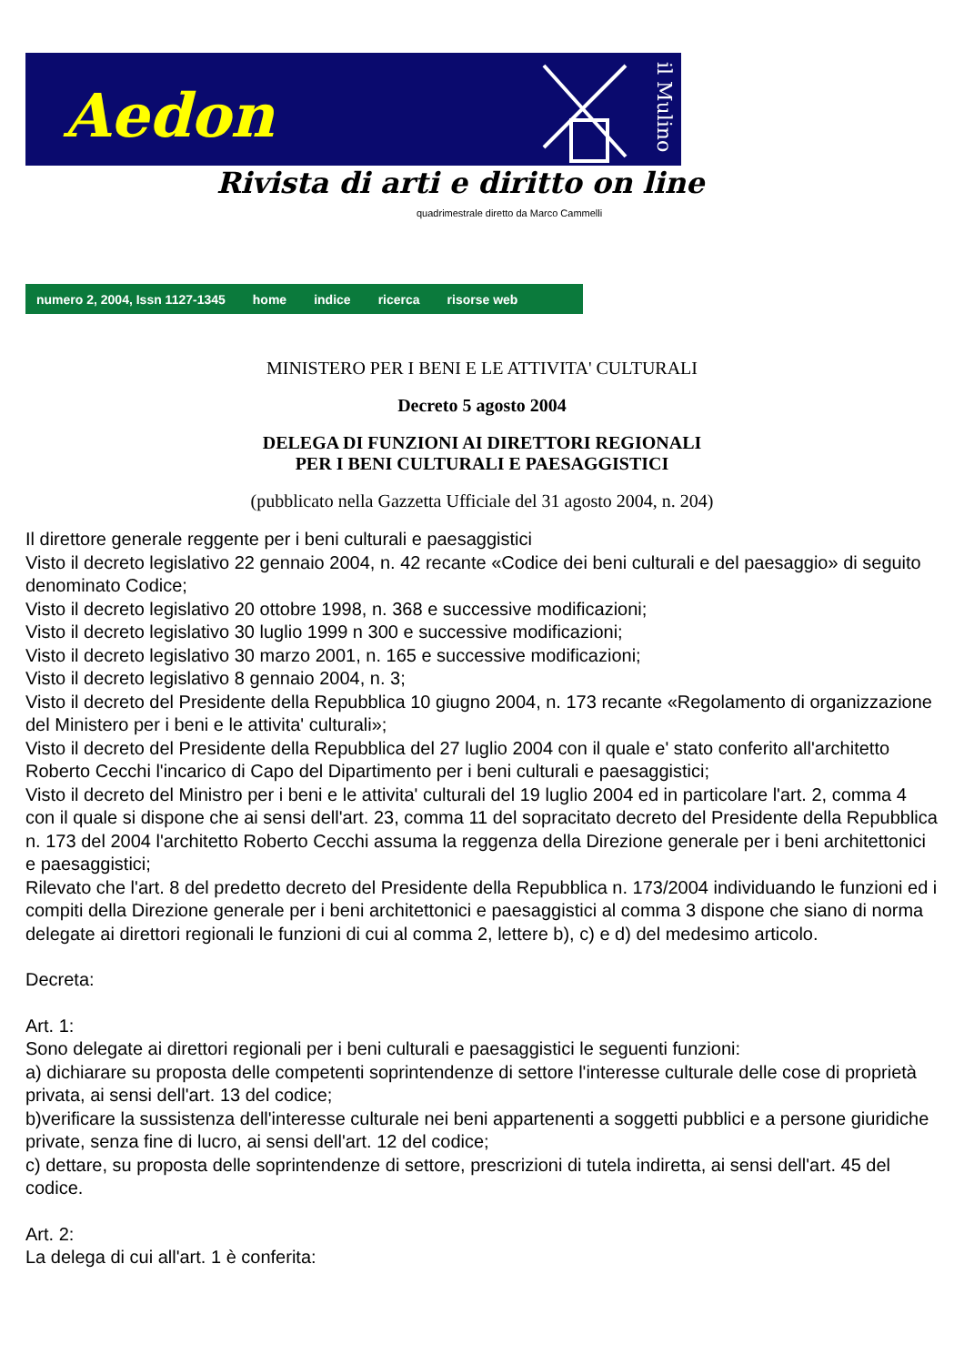Aedon
il Mulino
Rivista di arti e diritto on line
quadrimestrale diretto da Marco Cammelli
numero 2, 2004, Issn 1127-1345 home indice ricerca risorse web
MINISTERO PER I BENI E LE ATTIVITA' CULTURALI
Decreto 5 agosto 2004
DELEGA DI FUNZIONI AI DIRETTORI REGIONALI
PER I BENI CULTURALI E PAESAGGISTICI
(pubblicato nella Gazzetta Ufficiale del 31 agosto 2004, n. 204)
Il direttore generale reggente per i beni culturali e paesaggistici
Visto il decreto legislativo 22 gennaio 2004, n. 42 recante «Codice dei beni culturali e del paesaggio» di seguito denominato Codice;
Visto il decreto legislativo 20 ottobre 1998, n. 368 e successive modificazioni;
Visto il decreto legislativo 30 luglio 1999 n 300 e successive modificazioni;
Visto il decreto legislativo 30 marzo 2001, n. 165 e successive modificazioni;
Visto il decreto legislativo 8 gennaio 2004, n. 3;
Visto il decreto del Presidente della Repubblica 10 giugno 2004, n. 173 recante «Regolamento di organizzazione del Ministero per i beni e le attivita' culturali»;
Visto il decreto del Presidente della Repubblica del 27 luglio 2004 con il quale e' stato conferito all'architetto Roberto Cecchi l'incarico di Capo del Dipartimento per i beni culturali e paesaggistici;
Visto il decreto del Ministro per i beni e le attivita' culturali del 19 luglio 2004 ed in particolare l'art. 2, comma 4 con il quale si dispone che ai sensi dell'art. 23, comma 11 del sopracitato decreto del Presidente della Repubblica n. 173 del 2004 l'architetto Roberto Cecchi assuma la reggenza della Direzione generale per i beni architettonici e paesaggistici;
Rilevato che l'art. 8 del predetto decreto del Presidente della Repubblica n. 173/2004 individuando le funzioni ed i compiti della Direzione generale per i beni architettonici e paesaggistici al comma 3 dispone che siano di norma delegate ai direttori regionali le funzioni di cui al comma 2, lettere b), c) e d) del medesimo articolo.
Decreta:
Art. 1:
Sono delegate ai direttori regionali per i beni culturali e paesaggistici le seguenti funzioni:
a) dichiarare su proposta delle competenti soprintendenze di settore l'interesse culturale delle cose di proprietà privata, ai sensi dell'art. 13 del codice;
b)verificare la sussistenza dell'interesse culturale nei beni appartenenti a soggetti pubblici e a persone giuridiche private, senza fine di lucro, ai sensi dell'art. 12 del codice;
c) dettare, su proposta delle soprintendenze di settore, prescrizioni di tutela indiretta, ai sensi dell'art. 45 del codice.
Art. 2:
La delega di cui all'art. 1 è conferita: